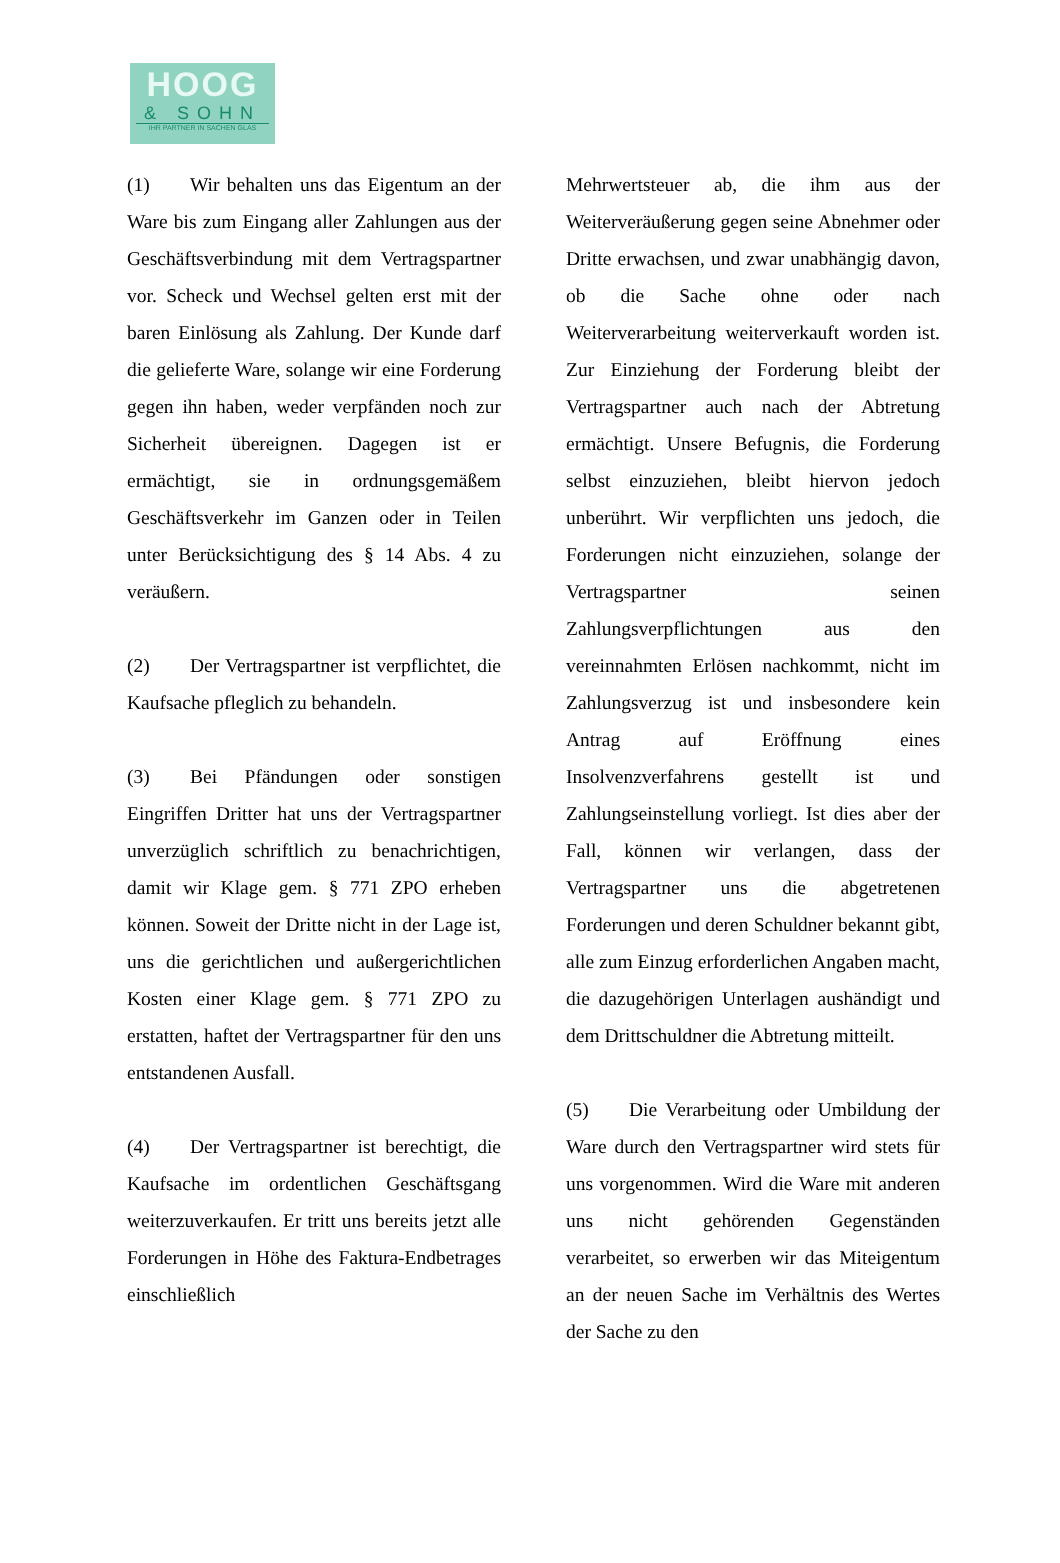HOOG
& SOHN
IHR PARTNER IN SACHEN GLAS
(1) Wir behalten uns das Eigentum an der Ware bis zum Eingang aller Zahlungen aus der Geschäftsverbindung mit dem Vertragspartner vor. Scheck und Wechsel gelten erst mit der baren Einlösung als Zahlung. Der Kunde darf die gelieferte Ware, solange wir eine Forderung gegen ihn haben, weder verpfänden noch zur Sicherheit übereignen. Dagegen ist er ermächtigt, sie in ordnungsgemäßem Geschäftsverkehr im Ganzen oder in Teilen unter Berücksichtigung des § 14 Abs. 4 zu veräußern.
(2) Der Vertragspartner ist verpflichtet, die Kaufsache pfleglich zu behandeln.
(3) Bei Pfändungen oder sonstigen Eingriffen Dritter hat uns der Vertragspartner unverzüglich schriftlich zu benachrichtigen, damit wir Klage gem. § 771 ZPO erheben können. Soweit der Dritte nicht in der Lage ist, uns die gerichtlichen und außergerichtlichen Kosten einer Klage gem. § 771 ZPO zu erstatten, haftet der Vertragspartner für den uns entstandenen Ausfall.
(4) Der Vertragspartner ist berechtigt, die Kaufsache im ordentlichen Geschäftsgang weiterzuverkaufen. Er tritt uns bereits jetzt alle Forderungen in Höhe des Faktura-Endbetrages einschließlich
Mehrwertsteuer ab, die ihm aus der Weiterveräußerung gegen seine Abnehmer oder Dritte erwachsen, und zwar unabhängig davon, ob die Sache ohne oder nach Weiterverarbeitung weiterverkauft worden ist. Zur Einziehung der Forderung bleibt der Vertragspartner auch nach der Abtretung ermächtigt. Unsere Befugnis, die Forderung selbst einzuziehen, bleibt hiervon jedoch unberührt. Wir verpflichten uns jedoch, die Forderungen nicht einzuziehen, solange der Vertragspartner seinen Zahlungsverpflichtungen aus den vereinnahmten Erlösen nachkommt, nicht im Zahlungsverzug ist und insbesondere kein Antrag auf Eröffnung eines Insolvenzverfahrens gestellt ist und Zahlungseinstellung vorliegt. Ist dies aber der Fall, können wir verlangen, dass der Vertragspartner uns die abgetretenen Forderungen und deren Schuldner bekannt gibt, alle zum Einzug erforderlichen Angaben macht, die dazugehörigen Unterlagen aushändigt und dem Drittschuldner die Abtretung mitteilt.
(5) Die Verarbeitung oder Umbildung der Ware durch den Vertragspartner wird stets für uns vorgenommen. Wird die Ware mit anderen uns nicht gehörenden Gegenständen verarbeitet, so erwerben wir das Miteigentum an der neuen Sache im Verhältnis des Wertes der Sache zu den